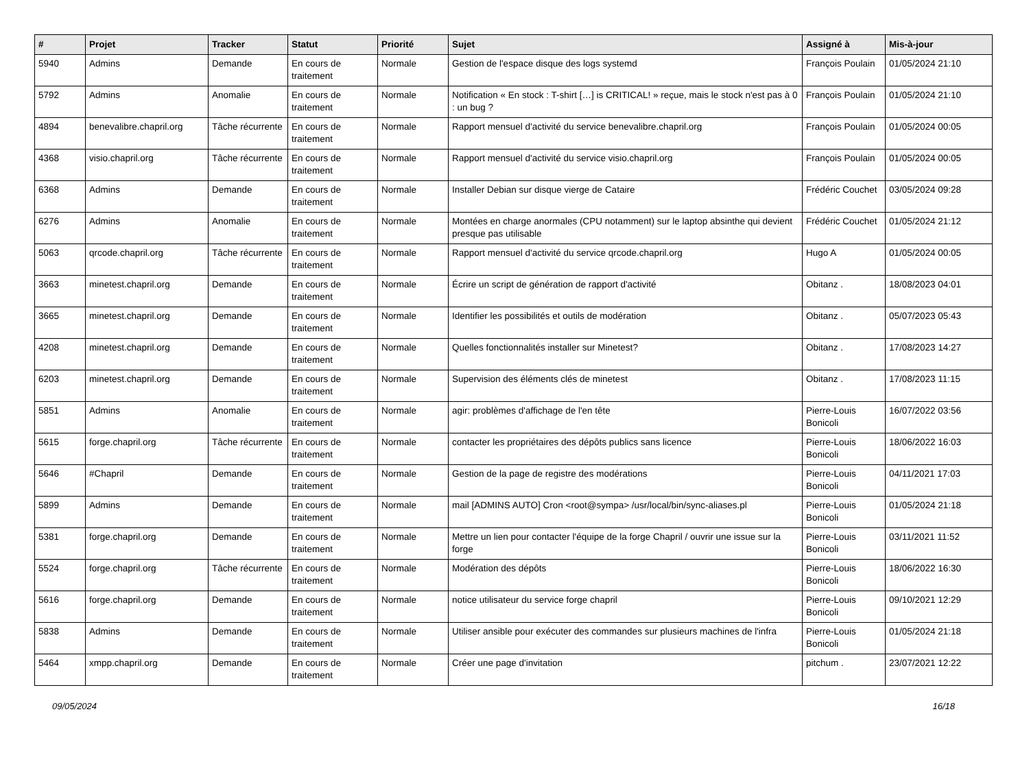| # | Projet | Tracker | Statut | Priorité | Sujet | Assigné à | Mis-à-jour |
| --- | --- | --- | --- | --- | --- | --- | --- |
| 5940 | Admins | Demande | En cours de traitement | Normale | Gestion de l'espace disque des logs systemd | François Poulain | 01/05/2024 21:10 |
| 5792 | Admins | Anomalie | En cours de traitement | Normale | Notification « En stock : T-shirt […] is CRITICAL! » reçue, mais le stock n'est pas à 0 : un bug ? | François Poulain | 01/05/2024 21:10 |
| 4894 | benevalibre.chapril.org | Tâche récurrente | En cours de traitement | Normale | Rapport mensuel d'activité du service benevalibre.chapril.org | François Poulain | 01/05/2024 00:05 |
| 4368 | visio.chapril.org | Tâche récurrente | En cours de traitement | Normale | Rapport mensuel d'activité du service visio.chapril.org | François Poulain | 01/05/2024 00:05 |
| 6368 | Admins | Demande | En cours de traitement | Normale | Installer Debian sur disque vierge de Cataire | Frédéric Couchet | 03/05/2024 09:28 |
| 6276 | Admins | Anomalie | En cours de traitement | Normale | Montées en charge anormales (CPU notamment) sur le laptop absinthe qui devient presque pas utilisable | Frédéric Couchet | 01/05/2024 21:12 |
| 5063 | qrcode.chapril.org | Tâche récurrente | En cours de traitement | Normale | Rapport mensuel d'activité du service qrcode.chapril.org | Hugo A | 01/05/2024 00:05 |
| 3663 | minetest.chapril.org | Demande | En cours de traitement | Normale | Écrire un script de génération de rapport d'activité | Obitanz . | 18/08/2023 04:01 |
| 3665 | minetest.chapril.org | Demande | En cours de traitement | Normale | Identifier les possibilités et outils de modération | Obitanz . | 05/07/2023 05:43 |
| 4208 | minetest.chapril.org | Demande | En cours de traitement | Normale | Quelles fonctionnalités installer sur Minetest? | Obitanz . | 17/08/2023 14:27 |
| 6203 | minetest.chapril.org | Demande | En cours de traitement | Normale | Supervision des éléments clés de minetest | Obitanz . | 17/08/2023 11:15 |
| 5851 | Admins | Anomalie | En cours de traitement | Normale | agir: problèmes d'affichage de l'en tête | Pierre-Louis Bonicoli | 16/07/2022 03:56 |
| 5615 | forge.chapril.org | Tâche récurrente | En cours de traitement | Normale | contacter les propriétaires des dépôts publics sans licence | Pierre-Louis Bonicoli | 18/06/2022 16:03 |
| 5646 | #Chapril | Demande | En cours de traitement | Normale | Gestion de la page de registre des modérations | Pierre-Louis Bonicoli | 04/11/2021 17:03 |
| 5899 | Admins | Demande | En cours de traitement | Normale | mail [ADMINS AUTO] Cron <root@sympa> /usr/local/bin/sync-aliases.pl | Pierre-Louis Bonicoli | 01/05/2024 21:18 |
| 5381 | forge.chapril.org | Demande | En cours de traitement | Normale | Mettre un lien pour contacter l'équipe de la forge Chapril / ouvrir une issue sur la forge | Pierre-Louis Bonicoli | 03/11/2021 11:52 |
| 5524 | forge.chapril.org | Tâche récurrente | En cours de traitement | Normale | Modération des dépôts | Pierre-Louis Bonicoli | 18/06/2022 16:30 |
| 5616 | forge.chapril.org | Demande | En cours de traitement | Normale | notice utilisateur du service forge chapril | Pierre-Louis Bonicoli | 09/10/2021 12:29 |
| 5838 | Admins | Demande | En cours de traitement | Normale | Utiliser ansible pour exécuter des commandes sur plusieurs machines de l'infra | Pierre-Louis Bonicoli | 01/05/2024 21:18 |
| 5464 | xmpp.chapril.org | Demande | En cours de traitement | Normale | Créer une page d'invitation | pitchum . | 23/07/2021 12:22 |
09/05/2024 16/18